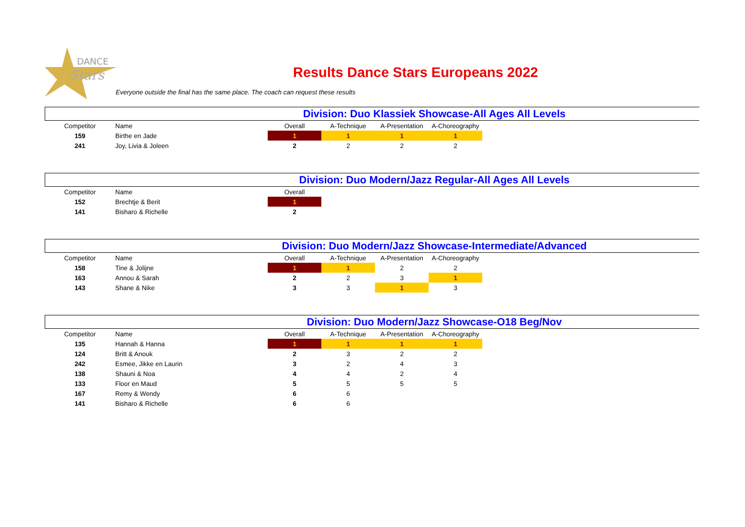DANCE
Stars
Results Dance Stars Europeans 2022
Everyone outside the final has the same place. The coach can request these results
Division: Duo Klassiek Showcase-All Ages All Levels
| Competitor | Name | Overall | A-Technique | A-Presentation | A-Choreography |
| --- | --- | --- | --- | --- | --- |
| 159 | Birthe en Jade | 1 | 1 | 1 | 1 |
| 241 | Joy, Livia & Joleen | 2 | 2 | 2 | 2 |
Division: Duo Modern/Jazz Regular-All Ages All Levels
| Competitor | Name | Overall |
| --- | --- | --- |
| 152 | Brechtje & Berit | 1 |
| 141 | Bisharo & Richelle | 2 |
Division: Duo Modern/Jazz Showcase-Intermediate/Advanced
| Competitor | Name | Overall | A-Technique | A-Presentation | A-Choreography |
| --- | --- | --- | --- | --- | --- |
| 158 | Tine & Jolijne | 1 | 1 | 2 | 2 |
| 163 | Annou & Sarah | 2 | 2 | 3 | 1 |
| 143 | Shane & Nike | 3 | 3 | 1 | 3 |
Division: Duo Modern/Jazz Showcase-O18 Beg/Nov
| Competitor | Name | Overall | A-Technique | A-Presentation | A-Choreography |
| --- | --- | --- | --- | --- | --- |
| 135 | Hannah & Hanna | 1 | 1 | 1 | 1 |
| 124 | Britt & Anouk | 2 | 3 | 2 | 2 |
| 242 | Esmee, Jikke en Laurin | 3 | 2 | 4 | 3 |
| 138 | Shauni & Noa | 4 | 4 | 2 | 4 |
| 133 | Floor en Maud | 5 | 5 | 5 | 5 |
| 167 | Remy & Wendy | 6 | 6 | | |
| 141 | Bisharo & Richelle | 6 | 6 | | |